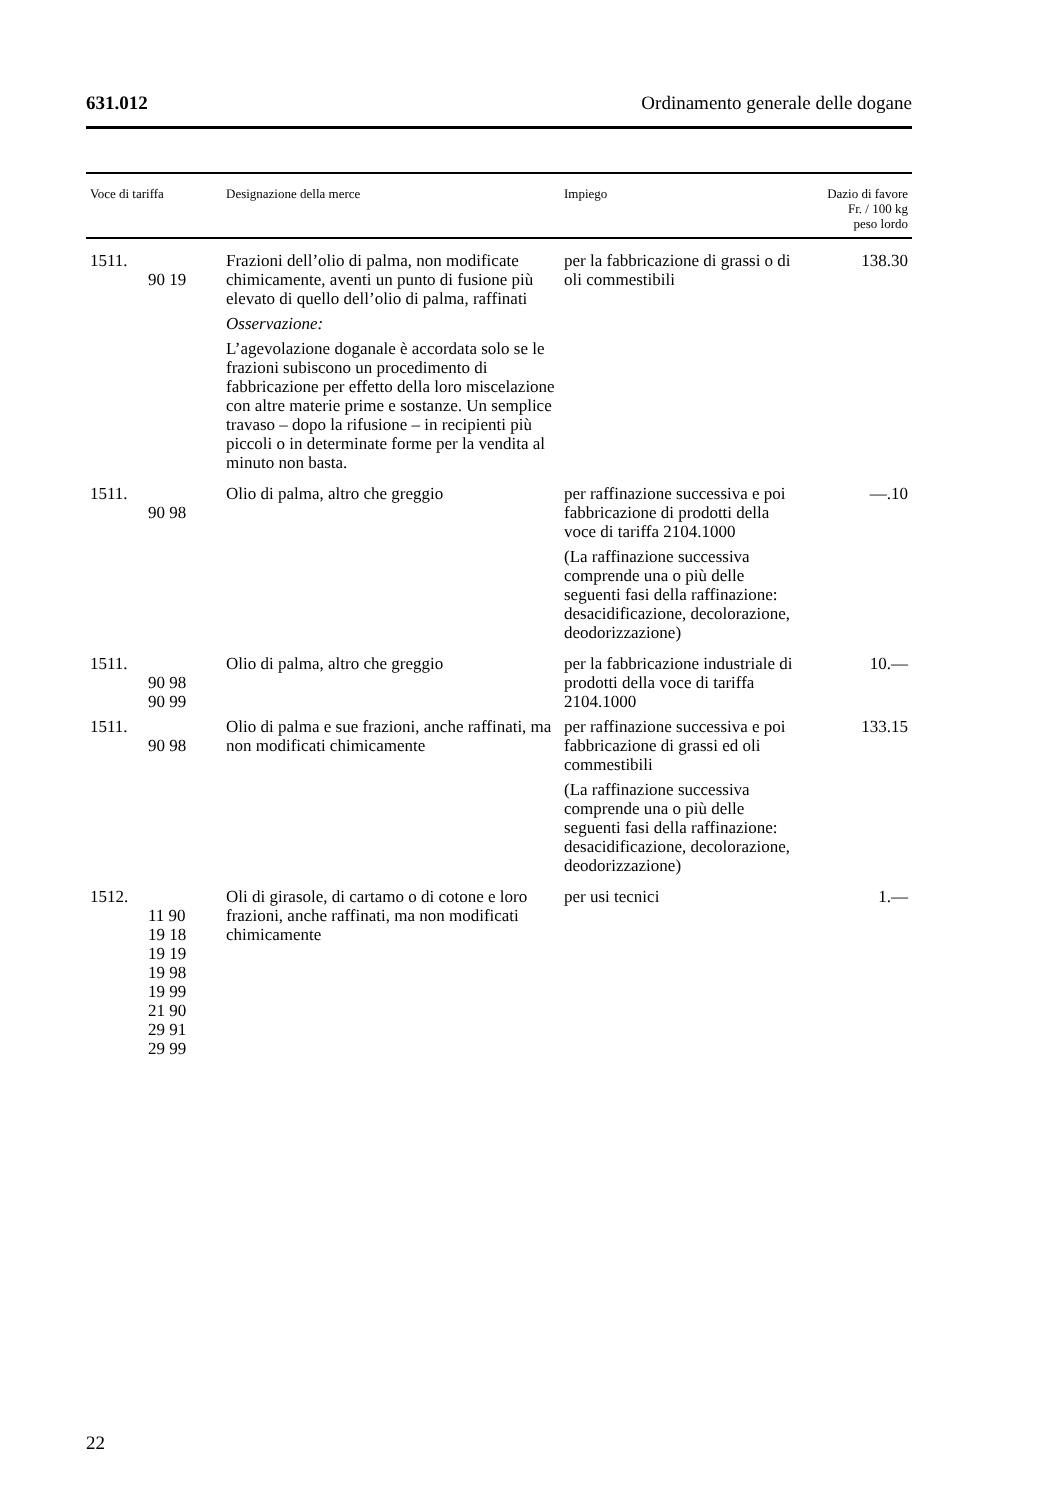631.012 Ordinamento generale delle dogane
| Voce di tariffa | Designazione della merce | Impiego | Dazio di favore Fr. / 100 kg peso lordo |
| --- | --- | --- | --- |
| 1511. 90 19 | Frazioni dell’olio di palma, non modificate chimicamente, aventi un punto di fusione più elevato di quello dell’olio di palma, raffinati Osservazione: L’agevolazione doganale è accordata solo se le frazioni subiscono un procedimento di fabbricazione per effetto della loro miscelazione con altre materie prime e sostanze. Un semplice travaso – dopo la rifusione – in recipienti più piccoli o in determinate forme per la vendita al minuto non basta. | per la fabbricazione di grassi o di oli commestibili | 138.30 |
| 1511. 90 98 | Olio di palma, altro che greggio | per raffinazione successiva e poi fabbricazione di prodotti della voce di tariffa 2104.1000 (La raffinazione successiva comprende una o più delle seguenti fasi della raffinazione: desacidificazione, decolorazione, deodorizzazione) | —.10 |
| 1511. 90 98 90 99 | Olio di palma, altro che greggio | per la fabbricazione industriale di prodotti della voce di tariffa 2104.1000 | 10.— |
| 1511. 90 98 | Olio di palma e sue frazioni, anche raffinati, ma non modificati chimicamente | per raffinazione successiva e poi fabbricazione di grassi ed oli commestibili (La raffinazione successiva comprende una o più delle seguenti fasi della raffinazione: desacidificazione, decolorazione, deodorizzazione) | 133.15 |
| 1512. 11 90 19 18 19 19 19 98 19 99 21 90 29 91 29 99 | Oli di girasole, di cartamo o di cotone e loro frazioni, anche raffinati, ma non modificati chimicamente | per usi tecnici | 1.— |
22